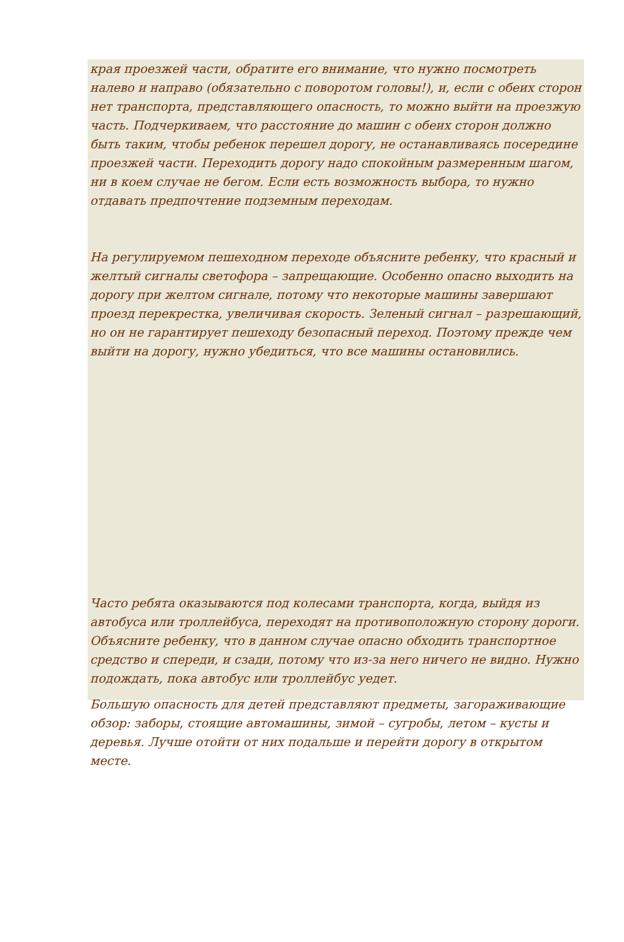края проезжей части, обратите его внимание, что нужно посмотреть налево и направо (обязательно с поворотом головы!), и, если с обеих сторон нет транспорта, представляющего опасность, то можно выйти на проезжую часть. Подчеркиваем, что расстояние до машин с обеих сторон должно быть таким, чтобы ребенок перешел дорогу, не останавливаясь посередине проезжей части. Переходить дорогу надо спокойным размеренным шагом, ни в коем случае не бегом. Если есть возможность выбора, то нужно отдавать предпочтение подземным переходам.
На регулируемом пешеходном переходе объясните ребенку, что красный и желтый сигналы светофора – запрещающие. Особенно опасно выходить на дорогу при желтом сигнале, потому что некоторые машины завершают проезд перекрестка, увеличивая скорость. Зеленый сигнал – разрешающий, но он не гарантирует пешеходу безопасный переход. Поэтому прежде чем выйти на дорогу, нужно убедиться, что все машины остановились.
Часто ребята оказываются под колесами транспорта, когда, выйдя из автобуса или троллейбуса, переходят на противоположную сторону дороги. Объясните ребенку, что в данном случае опасно обходить транспортное средство и спереди, и сзади, потому что из-за него ничего не видно. Нужно подождать, пока автобус или троллейбус уедет.
Большую опасность для детей представляют предметы, загораживающие обзор: заборы, стоящие автомашины, зимой – сугробы, летом – кусты и деревья. Лучше отойти от них подальше и перейти дорогу в открытом месте.